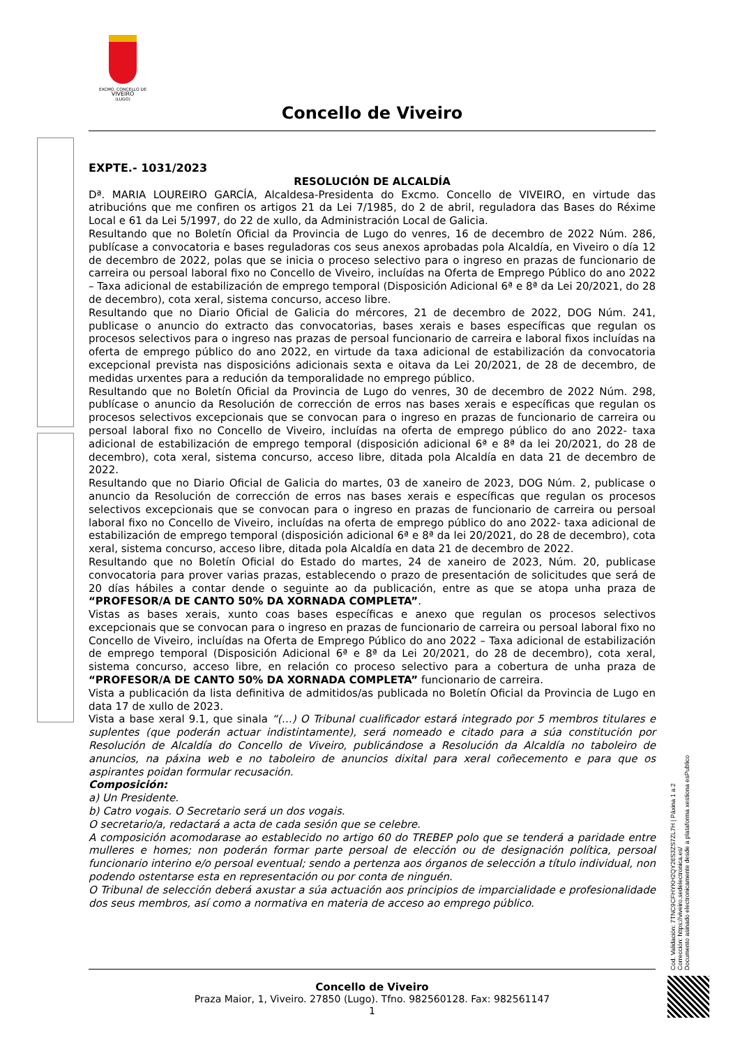EXCMO. CONCELLO DE
VIVEIRO
(LUGO)
Concello de Viveiro
EXPTE.- 1031/2023
RESOLUCIÓN DE ALCALDÍA
Dª. MARIA LOUREIRO GARCÍA, Alcaldesa-Presidenta do Excmo. Concello de VIVEIRO, en virtude das atribucións que me confiren os artigos 21 da Lei 7/1985, do 2 de abril, reguladora das Bases do Réxime Local e 61 da Lei 5/1997, do 22 de xullo, da Administración Local de Galicia.
Resultando que no Boletín Oficial da Provincia de Lugo do venres, 16 de decembro de 2022 Núm. 286, publícase a convocatoria e bases reguladoras cos seus anexos aprobadas pola Alcaldía, en Viveiro o día 12 de decembro de 2022, polas que se inicia o proceso selectivo para o ingreso en prazas de funcionario de carreira ou persoal laboral fixo no Concello de Viveiro, incluídas na Oferta de Emprego Público do ano 2022 – Taxa adicional de estabilización de emprego temporal (Disposición Adicional 6ª e 8ª da Lei 20/2021, do 28 de decembro), cota xeral, sistema concurso, acceso libre.
Resultando que no Diario Oficial de Galicia do mércores, 21 de decembro de 2022, DOG Núm. 241, publicase o anuncio do extracto das convocatorias, bases xerais e bases específicas que regulan os procesos selectivos para o ingreso nas prazas de persoal funcionario de carreira e laboral fixos incluídas na oferta de emprego público do ano 2022, en virtude da taxa adicional de estabilización da convocatoria excepcional prevista nas disposicións adicionais sexta e oitava da Lei 20/2021, de 28 de decembro, de medidas urxentes para a redución da temporalidade no emprego público.
Resultando que no Boletín Oficial da Provincia de Lugo do venres, 30 de decembro de 2022 Núm. 298, publícase o anuncio da Resolución de corrección de erros nas bases xerais e específicas que regulan os procesos selectivos excepcionais que se convocan para o ingreso en prazas de funcionario de carreira ou persoal laboral fixo no Concello de Viveiro, incluídas na oferta de emprego público do ano 2022- taxa adicional de estabilización de emprego temporal (disposición adicional 6ª e 8ª da lei 20/2021, do 28 de decembro), cota xeral, sistema concurso, acceso libre, ditada pola Alcaldía en data 21 de decembro de 2022.
Resultando que no Diario Oficial de Galicia do martes, 03 de xaneiro de 2023, DOG Núm. 2, publicase o anuncio da Resolución de corrección de erros nas bases xerais e específicas que regulan os procesos selectivos excepcionais que se convocan para o ingreso en prazas de funcionario de carreira ou persoal laboral fixo no Concello de Viveiro, incluídas na oferta de emprego público do ano 2022- taxa adicional de estabilización de emprego temporal (disposición adicional 6ª e 8ª da lei 20/2021, do 28 de decembro), cota xeral, sistema concurso, acceso libre, ditada pola Alcaldía en data 21 de decembro de 2022.
Resultando que no Boletín Oficial do Estado do martes, 24 de xaneiro de 2023, Núm. 20, publicase convocatoria para prover varias prazas, establecendo o prazo de presentación de solicitudes que será de 20 días hábiles a contar dende o seguinte ao da publicación, entre as que se atopa unha praza de “PROFESOR/A DE CANTO 50% DA XORNADA COMPLETA”.
Vistas as bases xerais, xunto coas bases específicas e anexo que regulan os procesos selectivos excepcionais que se convocan para o ingreso en prazas de funcionario de carreira ou persoal laboral fixo no Concello de Viveiro, incluídas na Oferta de Emprego Público do ano 2022 – Taxa adicional de estabilización de emprego temporal (Disposición Adicional 6ª e 8ª da Lei 20/2021, do 28 de decembro), cota xeral, sistema concurso, acceso libre, en relación co proceso selectivo para a cobertura de unha praza de “PROFESOR/A DE CANTO 50% DA XORNADA COMPLETA” funcionario de carreira.
Vista a publicación da lista definitiva de admitidos/as publicada no Boletín Oficial da Provincia de Lugo en data 17 de xullo de 2023.
Vista a base xeral 9.1, que sinala “(…) O Tribunal cualificador estará integrado por 5 membros titulares e suplentes (que poderán actuar indistintamente), será nomeado e citado para a súa constitución por Resolución de Alcaldía do Concello de Viveiro, publicándose a Resolución da Alcaldía no taboleiro de anuncios, na páxina web e no taboleiro de anuncios dixital para xeral coñecemento e para que os aspirantes poidan formular recusación.
Composición:
a) Un Presidente.
b) Catro vogais. O Secretario será un dos vogais.
O secretario/a, redactará a acta de cada sesión que se celebre.
A composición acomodarase ao establecido no artigo 60 do TREBEP polo que se tenderá a paridade entre mulleres e homes; non poderán formar parte persoal de elección ou de designación política, persoal funcionario interino e/o persoal eventual; sendo a pertenza aos órganos de selección a título individual, non podendo ostentarse esta en representación ou por conta de ninguén.
O Tribunal de selección deberá axustar a súa actuación aos principios de imparcialidade e profesionalidade dos seus membros, así como a normativa en materia de acceso ao emprego público.
Cod. Validación: 7TNC9CFHYKH2QY26S3ZS7ZL7H | Páxina 1 a 2
Corrección: https://viveiro.sedelectronica.es/
Documento asinado electronicamente desde a plataforma xestiona esPublico
Concello de Viveiro
Praza Maior, 1, Viveiro. 27850 (Lugo). Tfno. 982560128. Fax: 982561147
1